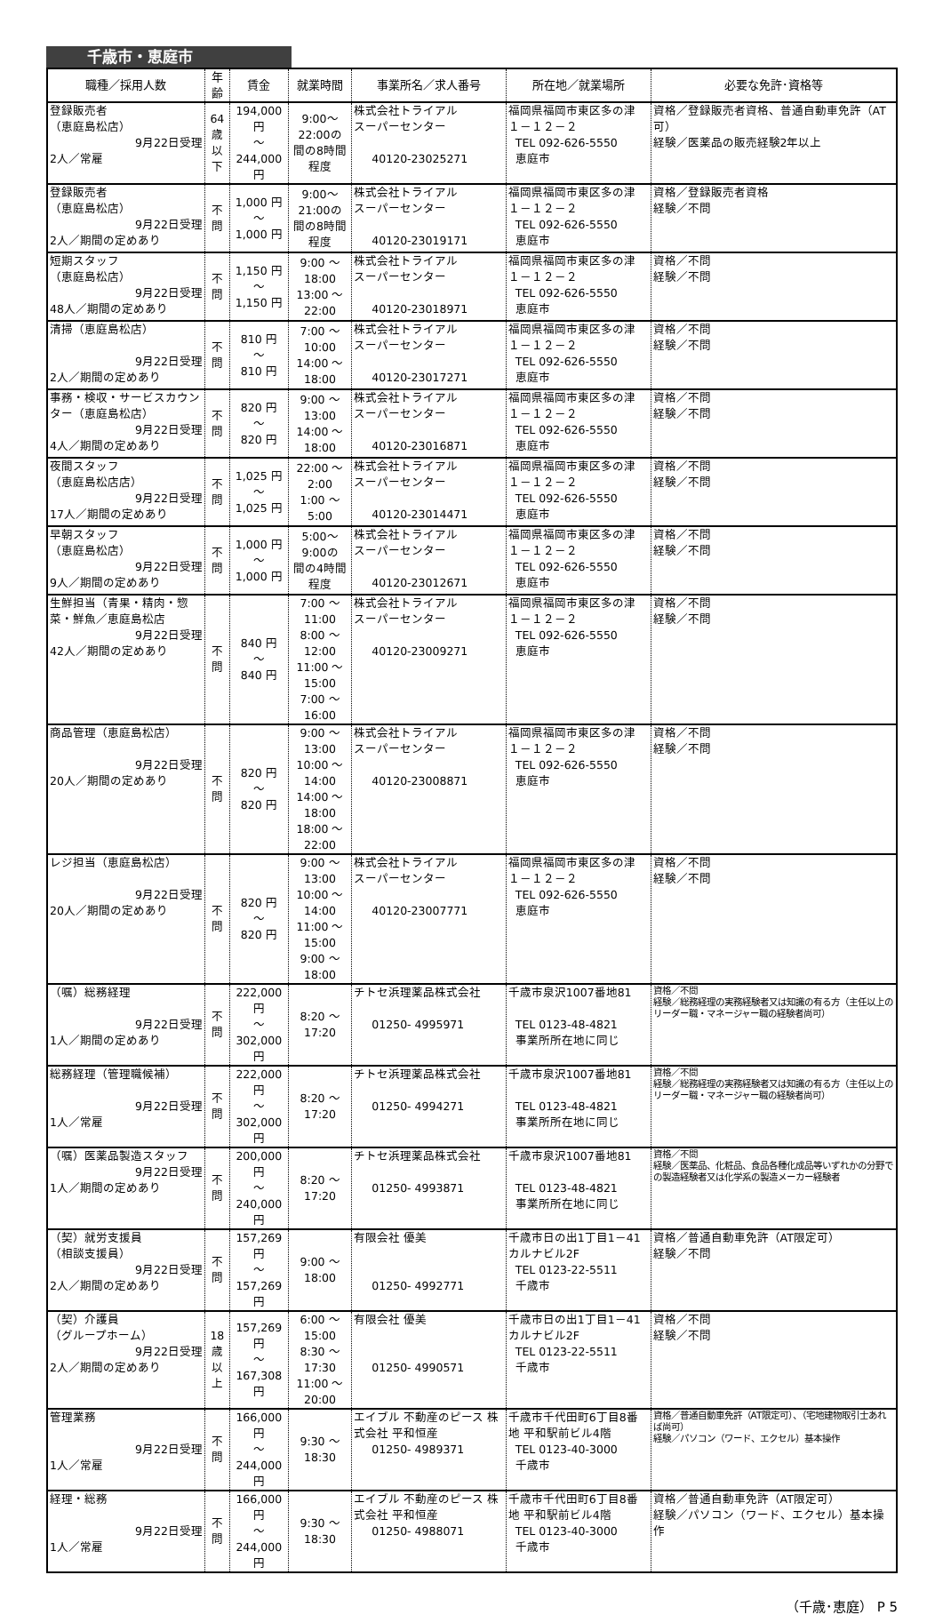千歳市・恵庭市
| 職種／採用人数 | 年齢 | 賃金 | 就業時間 | 事業所名／求人番号 | 所在地／就業場所 | 必要な免許･資格等 |
| --- | --- | --- | --- | --- | --- | --- |
| 登録販売者 （恵庭島松店） 9月22日受理 2人／常雇 | 64歳 以下 | 194,000 円 ～ 244,000 円 | 9:00～22:00の 間の8時間程度 | 株式会社トライアル スーパーセンター 40120-23025271 | 福岡県福岡市東区多の津 １－１２－２ TEL 092-626-5550 恵庭市 | 資格／登録販売者資格、普通自動車免許（AT可） 経験／医薬品の販売経験2年以上 |
| 登録販売者 （恵庭島松店） 9月22日受理 2人／期間の定めあり | 不問 | 1,000 円 ～ 1,000 円 | 9:00～21:00の 間の8時間程度 | 株式会社トライアル スーパーセンター 40120-23019171 | 福岡県福岡市東区多の津 １－１２－２ TEL 092-626-5550 恵庭市 | 資格／登録販売者資格 経験／不問 |
| 短期スタッフ （恵庭島松店） 9月22日受理 48人／期間の定めあり | 不問 | 1,150 円 ～ 1,150 円 | 9:00 ～ 18:00 13:00 ～ 22:00 | 株式会社トライアル スーパーセンター 40120-23018971 | 福岡県福岡市東区多の津 １－１２－２ TEL 092-626-5550 恵庭市 | 資格／不問 経験／不問 |
| 清掃（恵庭島松店） 9月22日受理 2人／期間の定めあり | 不問 | 810 円 ～ 810 円 | 7:00 ～ 10:00 14:00 ～ 18:00 | 株式会社トライアル スーパーセンター 40120-23017271 | 福岡県福岡市東区多の津 １－１２－２ TEL 092-626-5550 恵庭市 | 資格／不問 経験／不問 |
| 事務・検収・サービスカウンター（恵庭島松店） 9月22日受理 4人／期間の定めあり | 不問 | 820 円 ～ 820 円 | 9:00 ～ 13:00 14:00 ～ 18:00 | 株式会社トライアル スーパーセンター 40120-23016871 | 福岡県福岡市東区多の津 １－１２－２ TEL 092-626-5550 恵庭市 | 資格／不問 経験／不問 |
| 夜間スタッフ （恵庭島松店店） 9月22日受理 17人／期間の定めあり | 不問 | 1,025 円 ～ 1,025 円 | 22:00 ～ 2:00 1:00 ～ 5:00 | 株式会社トライアル スーパーセンター 40120-23014471 | 福岡県福岡市東区多の津 １－１２－２ TEL 092-626-5550 恵庭市 | 資格／不問 経験／不問 |
| 早朝スタッフ （恵庭島松店） 9月22日受理 9人／期間の定めあり | 不問 | 1,000 円 ～ 1,000 円 | 5:00～ 9:00の 間の4時間程度 | 株式会社トライアル スーパーセンター 40120-23012671 | 福岡県福岡市東区多の津 １－１２－２ TEL 092-626-5550 恵庭市 | 資格／不問 経験／不問 |
| 生鮮担当（青果・精肉・惣菜・鮮魚／恵庭島松店 9月22日受理 42人／期間の定めあり | 不問 | 840 円 ～ 840 円 | 7:00 ～ 11:00 8:00 ～ 12:00 11:00 ～ 15:00 7:00 ～ 16:00 | 株式会社トライアル スーパーセンター 40120-23009271 | 福岡県福岡市東区多の津 １－１２－２ TEL 092-626-5550 恵庭市 | 資格／不問 経験／不問 |
| 商品管理（恵庭島松店） 9月22日受理 20人／期間の定めあり | 不問 | 820 円 ～ 820 円 | 9:00 ～ 13:00 10:00 ～ 14:00 14:00 ～ 18:00 18:00 ～ 22:00 | 株式会社トライアル スーパーセンター 40120-23008871 | 福岡県福岡市東区多の津 １－１２－２ TEL 092-626-5550 恵庭市 | 資格／不問 経験／不問 |
| レジ担当（恵庭島松店） 9月22日受理 20人／期間の定めあり | 不問 | 820 円 ～ 820 円 | 9:00 ～ 13:00 10:00 ～ 14:00 11:00 ～ 15:00 9:00 ～ 18:00 | 株式会社トライアル スーパーセンター 40120-23007771 | 福岡県福岡市東区多の津 １－１２－２ TEL 092-626-5550 恵庭市 | 資格／不問 経験／不問 |
| （嘱）総務経理 9月22日受理 1人／期間の定めあり | 不問 | 222,000 円 ～ 302,000 円 | 8:20 ～ 17:20 | チトセ浜理薬品株式会社 01250- 4995971 | 千歳市泉沢1007番地81 TEL 0123-48-4821 事業所所在地に同じ | 資格／不問 経験／総務経理の実務経験者又は知識の有る方（主任以上のリーダー職・マネージャー職の経験者尚可） |
| 総務経理（管理職候補） 9月22日受理 1人／常雇 | 不問 | 222,000 円 ～ 302,000 円 | 8:20 ～ 17:20 | チトセ浜理薬品株式会社 01250- 4994271 | 千歳市泉沢1007番地81 TEL 0123-48-4821 事業所所在地に同じ | 資格／不問 経験／総務経理の実務経験者又は知識の有る方（主任以上のリーダー職・マネージャー職の経験者尚可） |
| （嘱）医薬品製造スタッフ 9月22日受理 1人／期間の定めあり | 不問 | 200,000 円 ～ 240,000 円 | 8:20 ～ 17:20 | チトセ浜理薬品株式会社 01250- 4993871 | 千歳市泉沢1007番地81 TEL 0123-48-4821 事業所所在地に同じ | 資格／不問 経験／医薬品、化粧品、食品各種化成品等いずれかの分野での製造経験者又は化学系の製造メーカー経験者 |
| （契）就労支援員 （相談支援員） 9月22日受理 2人／期間の定めあり | 不問 | 157,269 円 ～ 157,269 円 | 9:00 ～ 18:00 | 有限会社 優美 01250- 4992771 | 千歳市日の出1丁目1－41 カルナビル2F TEL 0123-22-5511 千歳市 | 資格／普通自動車免許（AT限定可） 経験／不問 |
| （契）介護員 （グループホーム） 9月22日受理 2人／期間の定めあり | 18歳 以上 | 157,269 円 ～ 167,308 円 | 6:00 ～ 15:00 8:30 ～ 17:30 11:00 ～ 20:00 | 有限会社 優美 01250- 4990571 | 千歳市日の出1丁目1－41 カルナビル2F TEL 0123-22-5511 千歳市 | 資格／不問 経験／不問 |
| 管理業務 9月22日受理 1人／常雇 | 不問 | 166,000 円 ～ 244,000 円 | 9:30 ～ 18:30 | エイブル 不動産のピース 株式会社 平和恒産 01250- 4989371 | 千歳市千代田町6丁目8番地 平和駅前ビル4階 TEL 0123-40-3000 千歳市 | 資格／普通自動車免許（AT限定可）、（宅地建物取引士あれば尚可） 経験／パソコン（ワード、エクセル）基本操作 |
| 経理・総務 9月22日受理 1人／常雇 | 不問 | 166,000 円 ～ 244,000 円 | 9:30 ～ 18:30 | エイブル 不動産のピース 株式会社 平和恒産 01250- 4988071 | 千歳市千代田町6丁目8番地 平和駅前ビル4階 TEL 0123-40-3000 千歳市 | 資格／普通自動車免許（AT限定可） 経験／パソコン（ワード、エクセル）基本操作 |
（千歳･恵庭） P 5